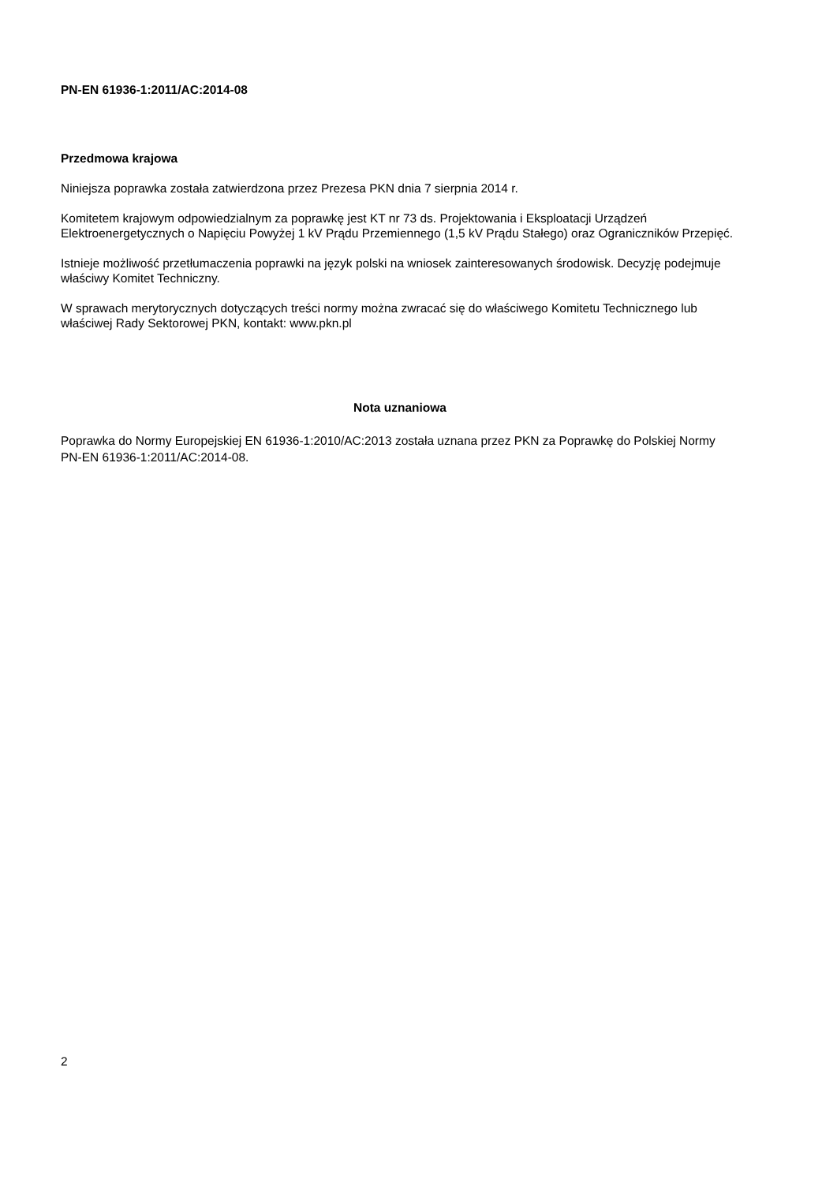PN-EN 61936-1:2011/AC:2014-08
Przedmowa krajowa
Niniejsza poprawka została zatwierdzona przez Prezesa PKN dnia 7 sierpnia 2014 r.
Komitetem krajowym odpowiedzialnym za poprawkę jest KT nr 73 ds. Projektowania i Eksploatacji Urządzeń Elektroenergetycznych o Napięciu Powyżej 1 kV Prądu Przemiennego (1,5 kV Prądu Stałego) oraz Ograniczników Przepięć.
Istnieje możliwość przetłumaczenia poprawki na język polski na wniosek zainteresowanych środowisk. Decyzję podejmuje właściwy Komitet Techniczny.
W sprawach merytorycznych dotyczących treści normy można zwracać się do właściwego Komitetu Technicznego lub właściwej Rady Sektorowej PKN, kontakt: www.pkn.pl
Nota uznaniowa
Poprawka do Normy Europejskiej EN 61936-1:2010/AC:2013 została uznana przez PKN za Poprawkę do Polskiej Normy PN-EN 61936-1:2011/AC:2014-08.
2